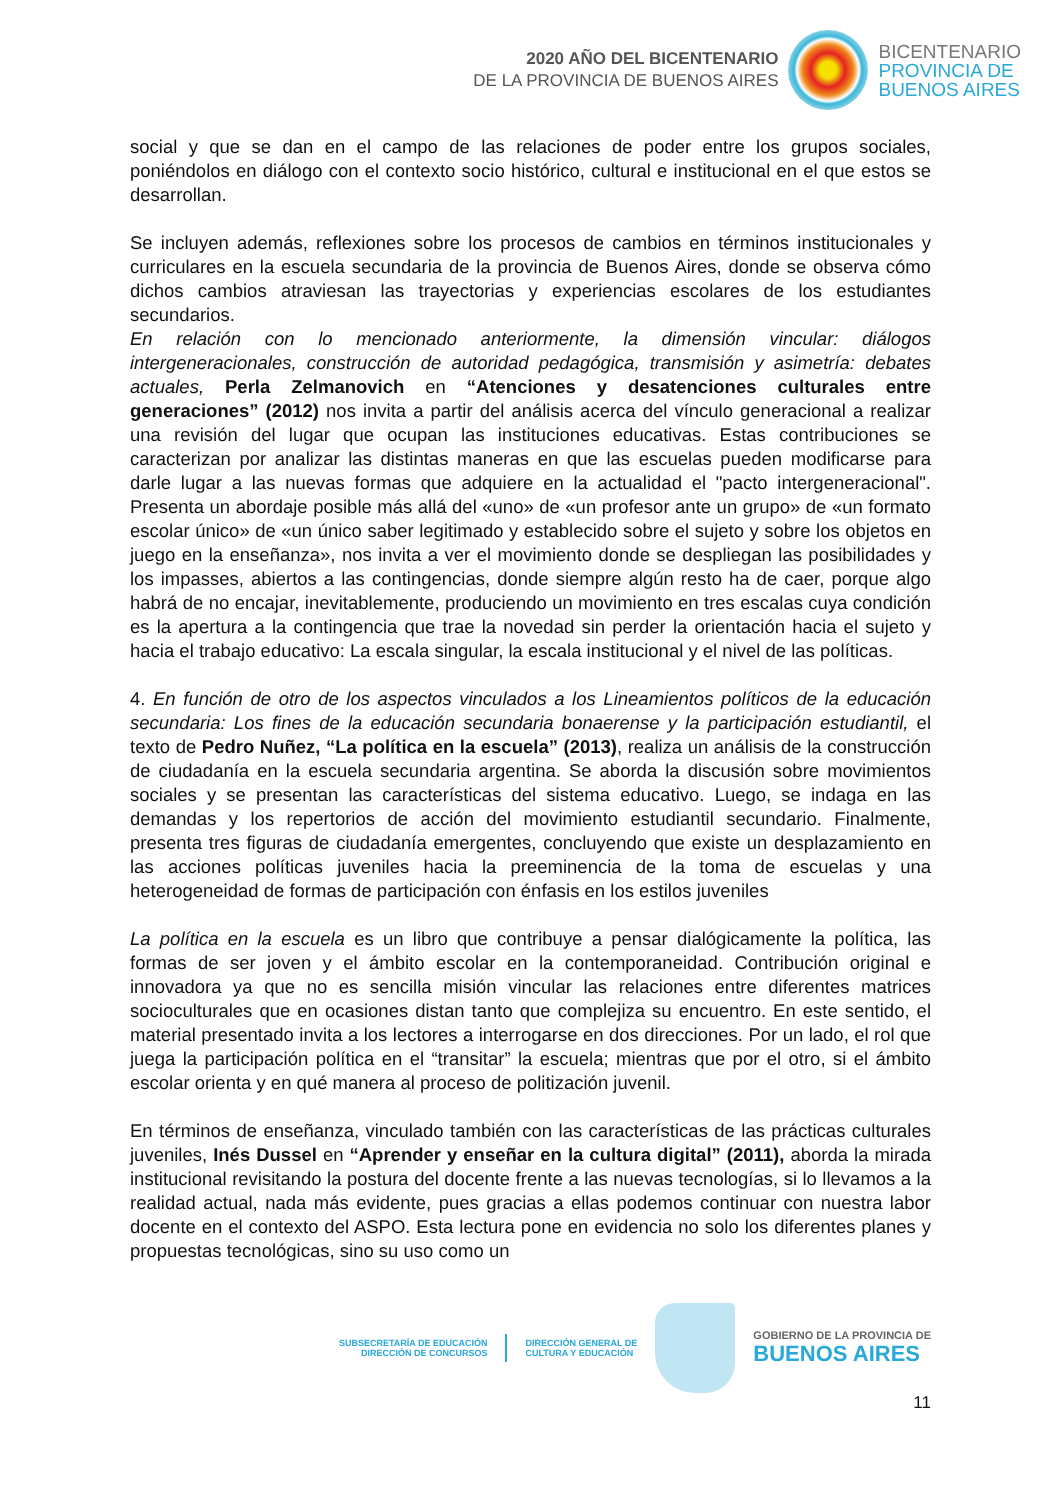2020 AÑO DEL BICENTENARIO
DE LA PROVINCIA DE BUENOS AIRES
BICENTENARIO
PROVINCIA DE
BUENOS AIRES
social y que se dan en el campo de las relaciones de poder entre los grupos sociales, poniéndolos en diálogo con el contexto socio histórico, cultural e institucional en el que estos se desarrollan.
Se incluyen además, reflexiones sobre los procesos de cambios en términos institucionales y curriculares en la escuela secundaria de la provincia de Buenos Aires, donde se observa cómo dichos cambios atraviesan las trayectorias y experiencias escolares de los estudiantes secundarios.
En relación con lo mencionado anteriormente, la dimensión vincular: diálogos intergeneracionales, construcción de autoridad pedagógica, transmisión y asimetría: debates actuales, Perla Zelmanovich en “Atenciones y desatenciones culturales entre generaciones” (2012) nos invita a partir del análisis acerca del vínculo generacional a realizar una revisión del lugar que ocupan las instituciones educativas. Estas contribuciones se caracterizan por analizar las distintas maneras en que las escuelas pueden modificarse para darle lugar a las nuevas formas que adquiere en la actualidad el "pacto intergeneracional". Presenta un abordaje posible más allá del «uno» de «un profesor ante un grupo» de «un formato escolar único» de «un único saber legitimado y establecido sobre el sujeto y sobre los objetos en juego en la enseñanza», nos invita a ver el movimiento donde se despliegan las posibilidades y los impasses, abiertos a las contingencias, donde siempre algún resto ha de caer, porque algo habrá de no encajar, inevitablemente, produciendo un movimiento en tres escalas cuya condición es la apertura a la contingencia que trae la novedad sin perder la orientación hacia el sujeto y hacia el trabajo educativo: La escala singular, la escala institucional y el nivel de las políticas.
4. En función de otro de los aspectos vinculados a los Lineamientos políticos de la educación secundaria: Los fines de la educación secundaria bonaerense y la participación estudiantil, el texto de Pedro Nuñez, “La política en la escuela” (2013), realiza un análisis de la construcción de ciudadanía en la escuela secundaria argentina. Se aborda la discusión sobre movimientos sociales y se presentan las características del sistema educativo. Luego, se indaga en las demandas y los repertorios de acción del movimiento estudiantil secundario. Finalmente, presenta tres figuras de ciudadanía emergentes, concluyendo que existe un desplazamiento en las acciones políticas juveniles hacia la preeminencia de la toma de escuelas y una heterogeneidad de formas de participación con énfasis en los estilos juveniles
La política en la escuela es un libro que contribuye a pensar dialógicamente la política, las formas de ser joven y el ámbito escolar en la contemporaneidad. Contribución original e innovadora ya que no es sencilla misión vincular las relaciones entre diferentes matrices socioculturales que en ocasiones distan tanto que complejiza su encuentro. En este sentido, el material presentado invita a los lectores a interrogarse en dos direcciones. Por un lado, el rol que juega la participación política en el “transitar” la escuela; mientras que por el otro, si el ámbito escolar orienta y en qué manera al proceso de politización juvenil.
En términos de enseñanza, vinculado también con las características de las prácticas culturales juveniles, Inés Dussel en “Aprender y enseñar en la cultura digital” (2011), aborda la mirada institucional revisitando la postura del docente frente a las nuevas tecnologías, si lo llevamos a la realidad actual, nada más evidente, pues gracias a ellas podemos continuar con nuestra labor docente en el contexto del ASPO. Esta lectura pone en evidencia no solo los diferentes planes y propuestas tecnológicas, sino su uso como un
SUBSECRETARÍA DE EDUCACIÓN
DIRECCIÓN DE CONCURSOS
DIRECCIÓN GENERAL DE
CULTURA Y EDUCACIÓN
GOBIERNO DE LA PROVINCIA DE
BUENOS AIRES
11